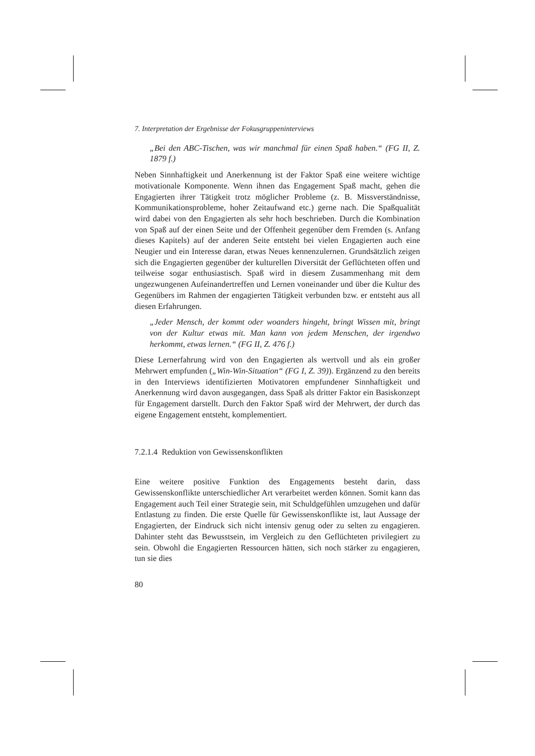7. Interpretation der Ergebnisse der Fokusgruppeninterviews
„Bei den ABC-Tischen, was wir manchmal für einen Spaß haben.“ (FG II, Z. 1879 f.)
Neben Sinnhaftigkeit und Anerkennung ist der Faktor Spaß eine weitere wichtige motivationale Komponente. Wenn ihnen das Engagement Spaß macht, gehen die Engagierten ihrer Tätigkeit trotz möglicher Probleme (z. B. Missverständnisse, Kommunikationsprobleme, hoher Zeitaufwand etc.) gerne nach. Die Spaßqualität wird dabei von den Engagierten als sehr hoch beschrieben. Durch die Kombination von Spaß auf der einen Seite und der Offenheit gegenüber dem Fremden (s. Anfang dieses Kapitels) auf der anderen Seite entsteht bei vielen Engagierten auch eine Neugier und ein Interesse daran, etwas Neues kennenzulernen. Grundsätzlich zeigen sich die Engagierten gegenüber der kulturellen Diversität der Geflüchteten offen und teilweise sogar enthusiastisch. Spaß wird in diesem Zusammenhang mit dem ungezwungenen Aufeinandertreffen und Lernen voneinander und über die Kultur des Gegenübers im Rahmen der engagierten Tätigkeit verbunden bzw. er entsteht aus all diesen Erfahrungen.
„Jeder Mensch, der kommt oder woanders hingeht, bringt Wissen mit, bringt von der Kultur etwas mit. Man kann von jedem Menschen, der irgendwo herkommt, etwas lernen.“ (FG II, Z. 476 f.)
Diese Lernerfahrung wird von den Engagierten als wertvoll und als ein großer Mehrwert empfunden („Win-Win-Situation“ (FG I, Z. 39)). Ergänzend zu den bereits in den Interviews identifizierten Motivatoren empfundener Sinnhaftigkeit und Anerkennung wird davon ausgegangen, dass Spaß als dritter Faktor ein Basiskonzept für Engagement darstellt. Durch den Faktor Spaß wird der Mehrwert, der durch das eigene Engagement entsteht, komplementiert.
7.2.1.4 Reduktion von Gewissenskonflikten
Eine weitere positive Funktion des Engagements besteht darin, dass Gewissenskonflikte unterschiedlicher Art verarbeitet werden können. Somit kann das Engagement auch Teil einer Strategie sein, mit Schuldgefühlen umzugehen und dafür Entlastung zu finden. Die erste Quelle für Gewissenskonflikte ist, laut Aussage der Engagierten, der Eindruck sich nicht intensiv genug oder zu selten zu engagieren. Dahinter steht das Bewusstsein, im Vergleich zu den Geflüchteten privilegiert zu sein. Obwohl die Engagierten Ressourcen hätten, sich noch stärker zu engagieren, tun sie dies
80